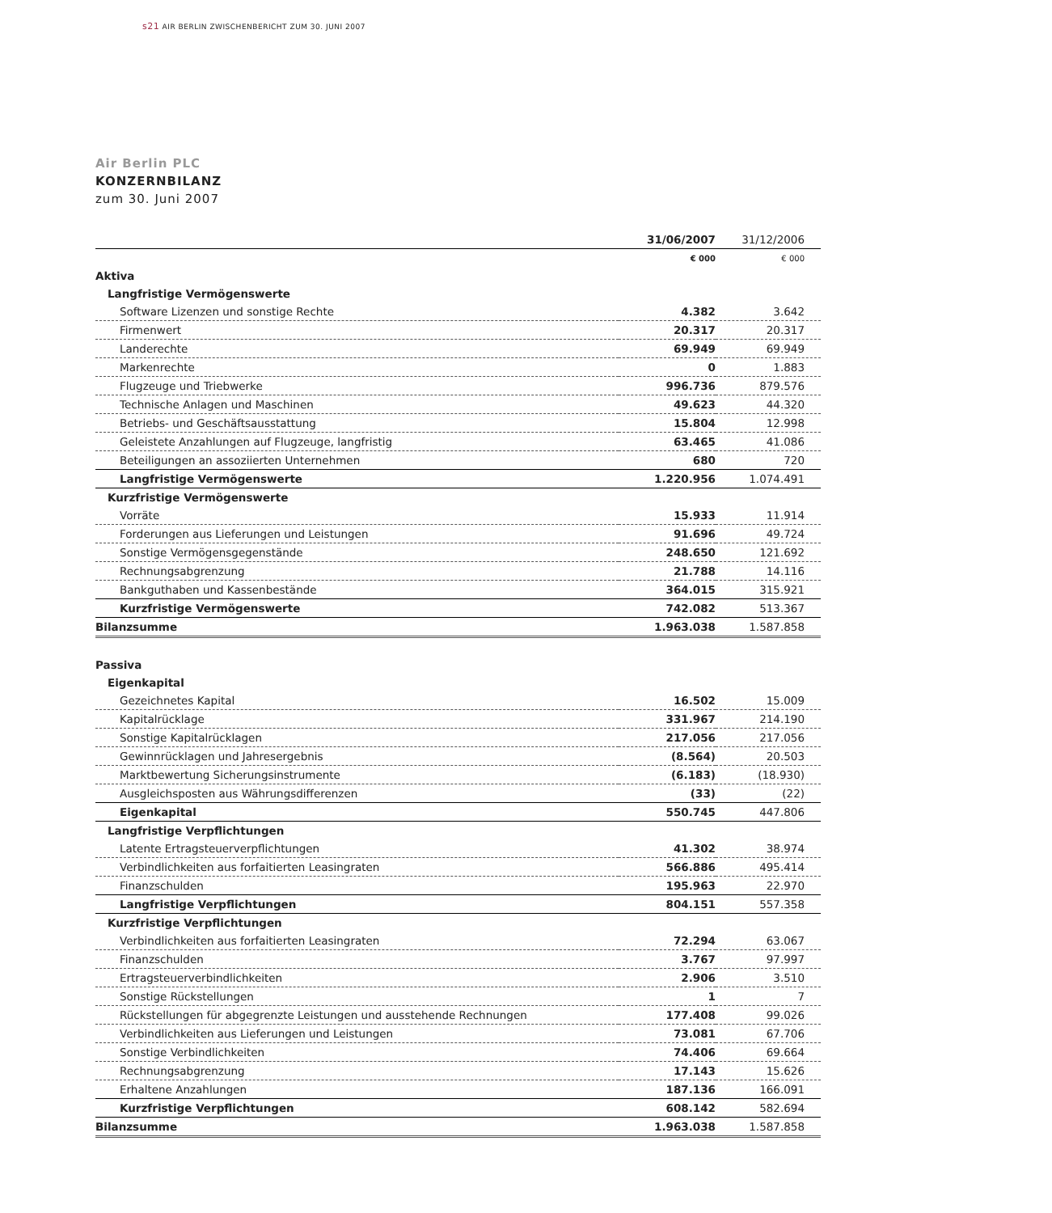s21 AIR BERLIN ZWISCHENBERICHT ZUM 30. JUNI 2007
Air Berlin PLC
KONZERNBILANZ
zum 30. Juni 2007
| | 31/06/2007 | 31/12/2006 |
| --- | --- | --- |
| | € 000 | € 000 |
| Aktiva | | |
| Langfristige Vermögenswerte | | |
| Software Lizenzen und sonstige Rechte | 4.382 | 3.642 |
| Firmenwert | 20.317 | 20.317 |
| Landerechte | 69.949 | 69.949 |
| Markenrechte | 0 | 1.883 |
| Flugzeuge und Triebwerke | 996.736 | 879.576 |
| Technische Anlagen und Maschinen | 49.623 | 44.320 |
| Betriebs- und Geschäftsausstattung | 15.804 | 12.998 |
| Geleistete Anzahlungen auf Flugzeuge, langfristig | 63.465 | 41.086 |
| Beteiligungen an assoziierten Unternehmen | 680 | 720 |
| Langfristige Vermögenswerte | 1.220.956 | 1.074.491 |
| Kurzfristige Vermögenswerte | | |
| Vorräte | 15.933 | 11.914 |
| Forderungen aus Lieferungen und Leistungen | 91.696 | 49.724 |
| Sonstige Vermögensgegenstände | 248.650 | 121.692 |
| Rechnungsabgrenzung | 21.788 | 14.116 |
| Bankguthaben und Kassenbestände | 364.015 | 315.921 |
| Kurzfristige Vermögenswerte | 742.082 | 513.367 |
| Bilanzsumme | 1.963.038 | 1.587.858 |
| Passiva | | |
| Eigenkapital | | |
| Gezeichnetes Kapital | 16.502 | 15.009 |
| Kapitalrücklage | 331.967 | 214.190 |
| Sonstige Kapitalrücklagen | 217.056 | 217.056 |
| Gewinnrücklagen und Jahresergebnis | (8.564) | 20.503 |
| Marktbewertung Sicherungsinstrumente | (6.183) | (18.930) |
| Ausgleichsposten aus Währungsdifferenzen | (33) | (22) |
| Eigenkapital | 550.745 | 447.806 |
| Langfristige Verpflichtungen | | |
| Latente Ertragsteuerverpflichtungen | 41.302 | 38.974 |
| Verbindlichkeiten aus forfaitierten Leasingraten | 566.886 | 495.414 |
| Finanzschulden | 195.963 | 22.970 |
| Langfristige Verpflichtungen | 804.151 | 557.358 |
| Kurzfristige Verpflichtungen | | |
| Verbindlichkeiten aus forfaitierten Leasingraten | 72.294 | 63.067 |
| Finanzschulden | 3.767 | 97.997 |
| Ertragsteuerverbindlichkeiten | 2.906 | 3.510 |
| Sonstige Rückstellungen | 1 | 7 |
| Rückstellungen für abgegrenzte Leistungen und ausstehende Rechnungen | 177.408 | 99.026 |
| Verbindlichkeiten aus Lieferungen und Leistungen | 73.081 | 67.706 |
| Sonstige Verbindlichkeiten | 74.406 | 69.664 |
| Rechnungsabgrenzung | 17.143 | 15.626 |
| Erhaltene Anzahlungen | 187.136 | 166.091 |
| Kurzfristige Verpflichtungen | 608.142 | 582.694 |
| Bilanzsumme | 1.963.038 | 1.587.858 |